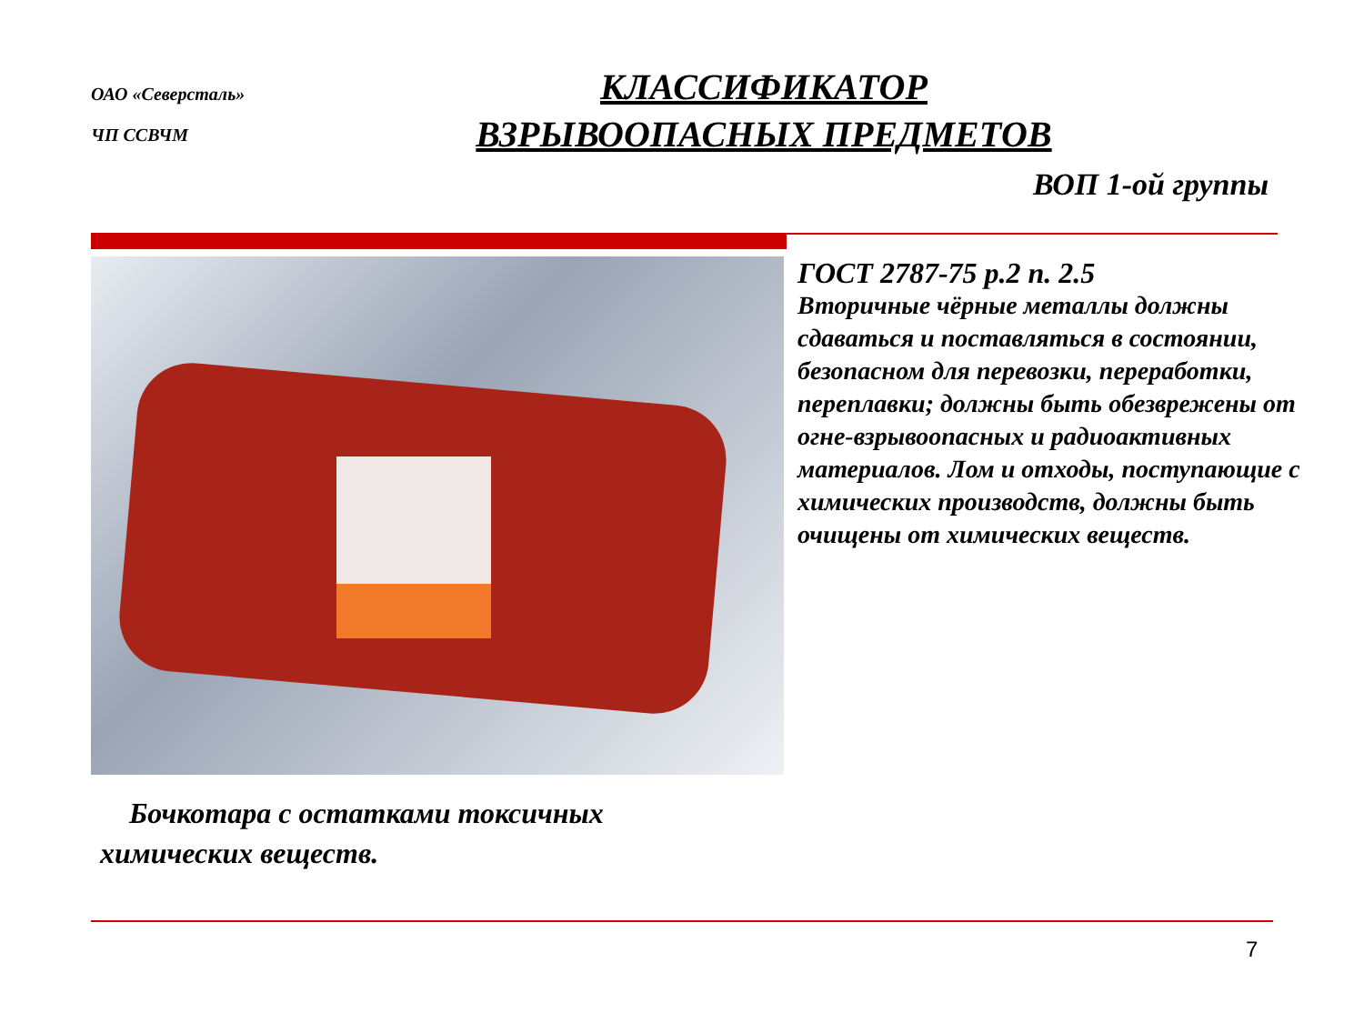ОАО «Северсталь»
ЧП ССВЧМ
КЛАССИФИКАТОР
ВЗРЫВООПАСНЫХ ПРЕДМЕТОВ
ВОП 1-ой группы
ГОСТ 2787-75 р.2 п. 2.5
Вторичные чёрные металлы должны сдаваться и поставляться в состоянии, безопасном для перевозки, переработки, переплавки; должны быть обезврежены от огне-взрывоопасных и радиоактивных материалов. Лом и отходы, поступающие с химических производств, должны быть очищены от химических веществ.
Бочкотара с остатками токсичных химических веществ.
7